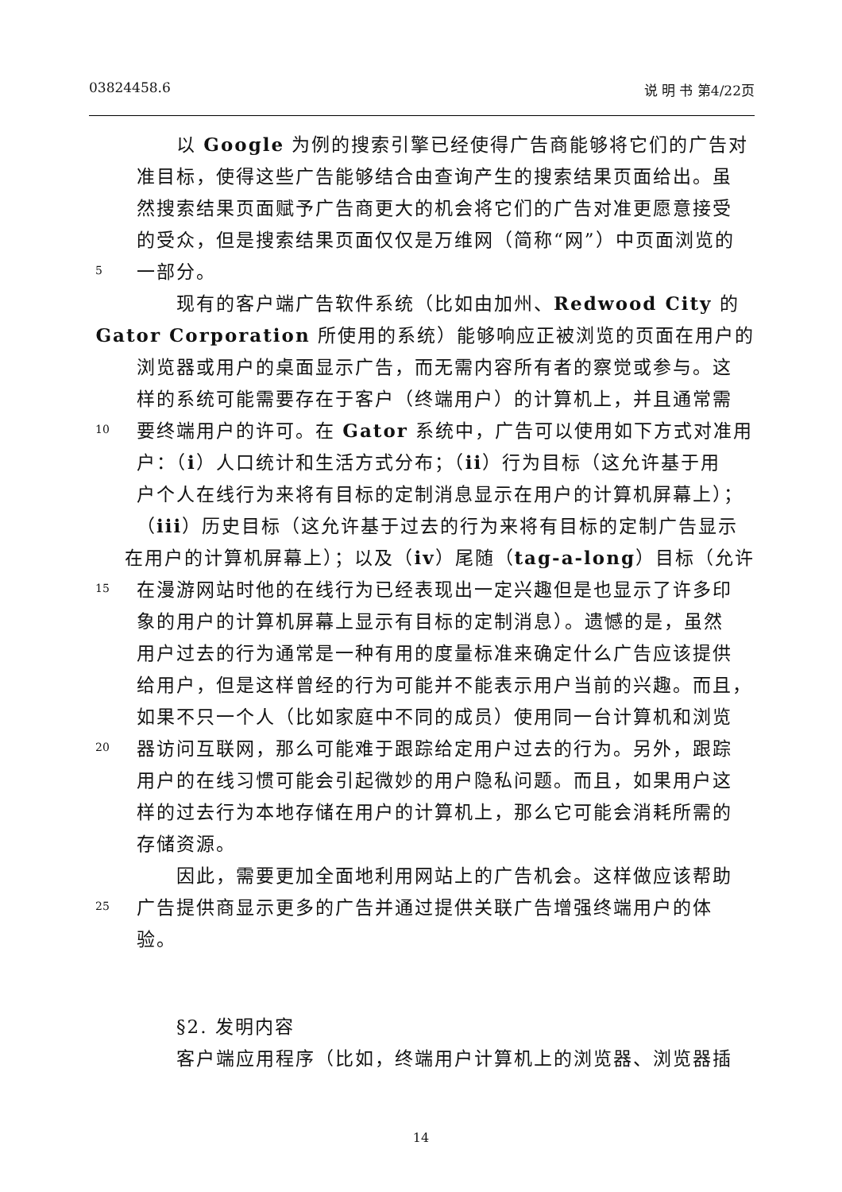03824458.6 说 明 书 第4/22页
　　以 Google 为例的搜索引擎已经使得广告商能够将它们的广告对
准目标，使得这些广告能够结合由查询产生的搜索结果页面给出。虽
然搜索结果页面赋予广告商更大的机会将它们的广告对准更愿意接受
的受众，但是搜索结果页面仅仅是万维网（简称“网”）中页面浏览的
5 一部分。
　　现有的客户端广告软件系统（比如由加州、Redwood City 的
Gator Corporation 所使用的系统）能够响应正被浏览的页面在用户的
浏览器或用户的桌面显示广告，而无需内容所有者的察觉或参与。这
样的系统可能需要存在于客户（终端用户）的计算机上，并且通常需
10 要终端用户的许可。在 Gator 系统中，广告可以使用如下方式对准用
户：（i）人口统计和生活方式分布；（ii）行为目标（这允许基于用
户个人在线行为来将有目标的定制消息显示在用户的计算机屏幕上）；
（iii）历史目标（这允许基于过去的行为来将有目标的定制广告显示
在用户的计算机屏幕上）；以及（iv）尾随（tag-a-long）目标（允许
15 在漫游网站时他的在线行为已经表现出一定兴趣但是也显示了许多印
象的用户的计算机屏幕上显示有目标的定制消息）。遗憾的是，虽然
用户过去的行为通常是一种有用的度量标准来确定什么广告应该提供
给用户，但是这样曾经的行为可能并不能表示用户当前的兴趣。而且，
如果不只一个人（比如家庭中不同的成员）使用同一台计算机和浏览
20 器访问互联网，那么可能难于跟踪给定用户过去的行为。另外，跟踪
用户的在线习惯可能会引起微妙的用户隐私问题。而且，如果用户这
样的过去行为本地存储在用户的计算机上，那么它可能会消耗所需的
存储资源。
　　因此，需要更加全面地利用网站上的广告机会。这样做应该帮助
25 广告提供商显示更多的广告并通过提供关联广告增强终端用户的体
验。
　　§2. 发明内容
　　客户端应用程序（比如，终端用户计算机上的浏览器、浏览器插
14